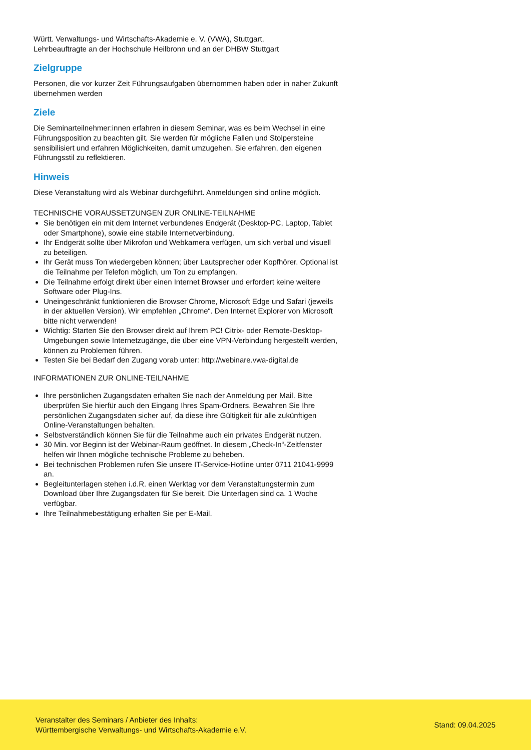Württ. Verwaltungs- und Wirtschafts-Akademie e. V. (VWA), Stuttgart,
Lehrbeauftragte an der Hochschule Heilbronn und an der DHBW Stuttgart
Zielgruppe
Personen, die vor kurzer Zeit Führungsaufgaben übernommen haben oder in naher Zukunft übernehmen werden
Ziele
Die Seminarteilnehmer:innen erfahren in diesem Seminar, was es beim Wechsel in eine Führungsposition zu beachten gilt. Sie werden für mögliche Fallen und Stolpersteine sensibilisiert und erfahren Möglichkeiten, damit umzugehen. Sie erfahren, den eigenen Führungsstil zu reflektieren.
Hinweis
Diese Veranstaltung wird als Webinar durchgeführt. Anmeldungen sind online möglich.
TECHNISCHE VORAUSSETZUNGEN ZUR ONLINE-TEILNAHME
Sie benötigen ein mit dem Internet verbundenes Endgerät (Desktop-PC, Laptop, Tablet oder Smartphone), sowie eine stabile Internetverbindung.
Ihr Endgerät sollte über Mikrofon und Webkamera verfügen, um sich verbal und visuell zu beteiligen.
Ihr Gerät muss Ton wiedergeben können; über Lautsprecher oder Kopfhörer. Optional ist die Teilnahme per Telefon möglich, um Ton zu empfangen.
Die Teilnahme erfolgt direkt über einen Internet Browser und erfordert keine weitere Software oder Plug-Ins.
Uneingeschränkt funktionieren die Browser Chrome, Microsoft Edge und Safari (jeweils in der aktuellen Version). Wir empfehlen „Chrome“. Den Internet Explorer von Microsoft bitte nicht verwenden!
Wichtig: Starten Sie den Browser direkt auf Ihrem PC! Citrix- oder Remote-Desktop-Umgebungen sowie Internetzugänge, die über eine VPN-Verbindung hergestellt werden, können zu Problemen führen.
Testen Sie bei Bedarf den Zugang vorab unter: http://webinare.vwa-digital.de
INFORMATIONEN ZUR ONLINE-TEILNAHME
Ihre persönlichen Zugangsdaten erhalten Sie nach der Anmeldung per Mail. Bitte überprüfen Sie hierfür auch den Eingang Ihres Spam-Ordners. Bewahren Sie Ihre persönlichen Zugangsdaten sicher auf, da diese ihre Gültigkeit für alle zukünftigen Online-Veranstaltungen behalten.
Selbstverständlich können Sie für die Teilnahme auch ein privates Endgerät nutzen.
30 Min. vor Beginn ist der Webinar-Raum geöffnet. In diesem „Check-In“-Zeitfenster helfen wir Ihnen mögliche technische Probleme zu beheben.
Bei technischen Problemen rufen Sie unsere IT-Service-Hotline unter 0711 21041-9999 an.
Begleitunterlagen stehen i.d.R. einen Werktag vor dem Veranstaltungstermin zum Download über Ihre Zugangsdaten für Sie bereit. Die Unterlagen sind ca. 1 Woche verfügbar.
Ihre Teilnahmebestätigung erhalten Sie per E-Mail.
Veranstalter des Seminars / Anbieter des Inhalts:
Württembergische Verwaltungs- und Wirtschafts-Akademie e.V.
Stand: 09.04.2025